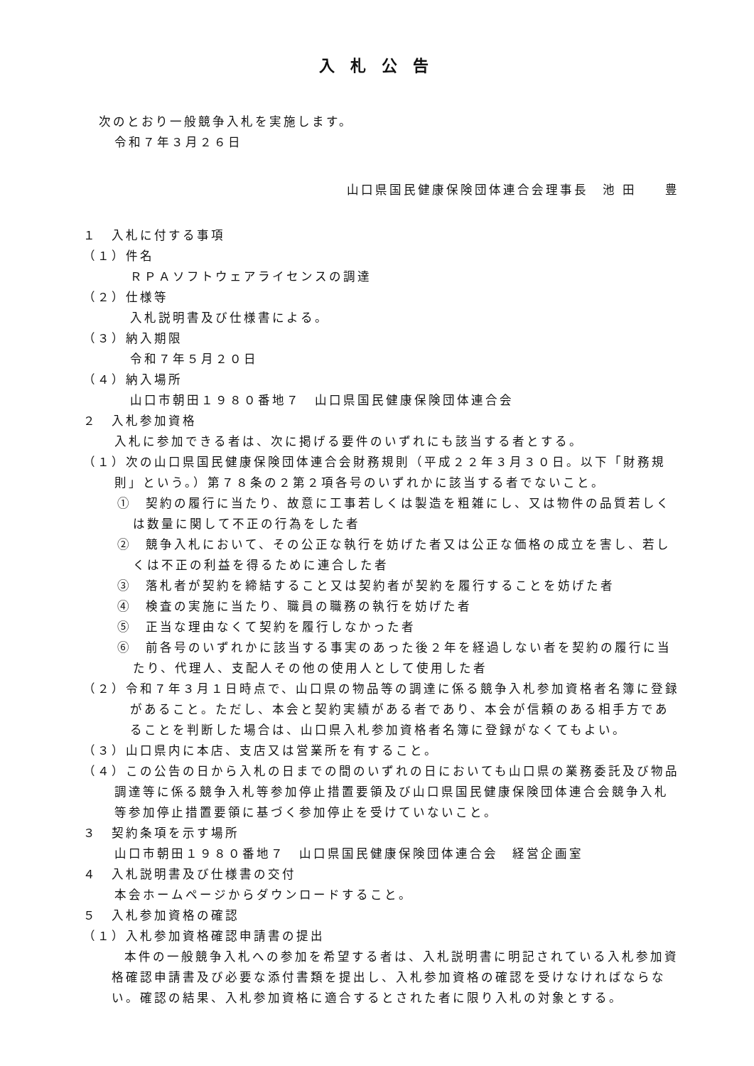入札公告
次のとおり一般競争入札を実施します。
令和７年３月２６日
山口県国民健康保険団体連合会理事長　池 田　　豊
１　入札に付する事項
（１）件名
ＲＰＡソフトウェアライセンスの調達
（２）仕様等
入札説明書及び仕様書による。
（３）納入期限
令和７年５月２０日
（４）納入場所
山口市朝田１９８０番地７　山口県国民健康保険団体連合会
２　入札参加資格
入札に参加できる者は、次に掲げる要件のいずれにも該当する者とする。
（１）次の山口県国民健康保険団体連合会財務規則（平成２２年３月３０日。以下「財務規則」という。）第７８条の２第２項各号のいずれかに該当する者でないこと。
①　契約の履行に当たり、故意に工事若しくは製造を粗雑にし、又は物件の品質若しくは数量に関して不正の行為をした者
②　競争入札において、その公正な執行を妨げた者又は公正な価格の成立を害し、若しくは不正の利益を得るために連合した者
③　落札者が契約を締結すること又は契約者が契約を履行することを妨げた者
④　検査の実施に当たり、職員の職務の執行を妨げた者
⑤　正当な理由なくて契約を履行しなかった者
⑥　前各号のいずれかに該当する事実のあった後２年を経過しない者を契約の履行に当たり、代理人、支配人その他の使用人として使用した者
（２）令和７年３月１日時点で、山口県の物品等の調達に係る競争入札参加資格者名簿に登録があること。ただし、本会と契約実績がある者であり、本会が信頼のある相手方であることを判断した場合は、山口県入札参加資格者名簿に登録がなくてもよい。
（３）山口県内に本店、支店又は営業所を有すること。
（４）この公告の日から入札の日までの間のいずれの日においても山口県の業務委託及び物品調達等に係る競争入札等参加停止措置要領及び山口県国民健康保険団体連合会競争入札等参加停止措置要領に基づく参加停止を受けていないこと。
３　契約条項を示す場所
山口市朝田１９８０番地７　山口県国民健康保険団体連合会　経営企画室
４　入札説明書及び仕様書の交付
本会ホームページからダウンロードすること。
５　入札参加資格の確認
（１）入札参加資格確認申請書の提出
本件の一般競争入札への参加を希望する者は、入札説明書に明記されている入札参加資格確認申請書及び必要な添付書類を提出し、入札参加資格の確認を受けなければならない。確認の結果、入札参加資格に適合するとされた者に限り入札の対象とする。